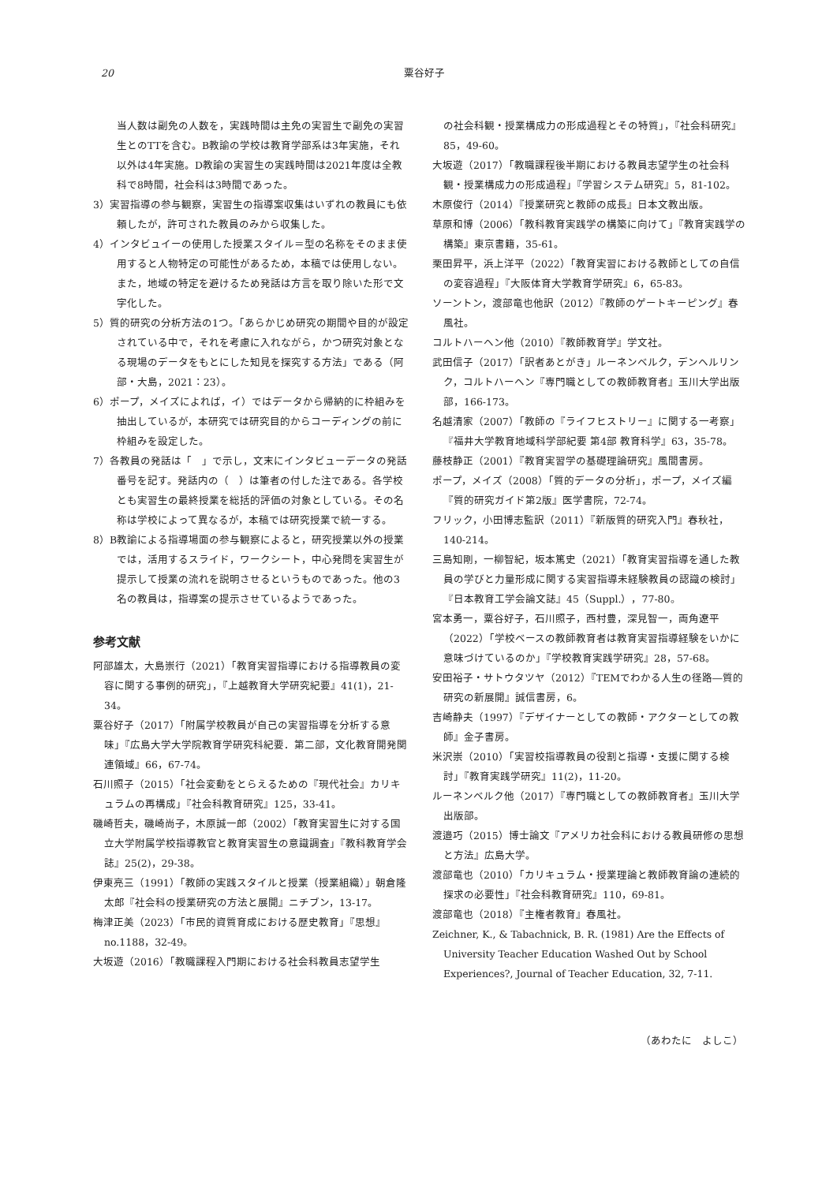20 粟谷好子
当人数は副免の人数を，実践時間は主免の実習生で副免の実習生とのTTを含む。B教諭の学校は教育学部系は3年実施，それ以外は4年実施。D教諭の実習生の実践時間は2021年度は全教科で8時間，社会科は3時間であった。
3）実習指導の参与観察，実習生の指導案収集はいずれの教員にも依頼したが，許可された教員のみから収集した。
4）インタビュイーの使用した授業スタイル＝型の名称をそのまま使用すると人物特定の可能性があるため，本稿では使用しない。また，地域の特定を避けるため発話は方言を取り除いた形で文字化した。
5）質的研究の分析方法の1つ。「あらかじめ研究の期間や目的が設定されている中で，それを考慮に入れながら，かつ研究対象となる現場のデータをもとにした知見を探究する方法」である（阿部・大島，2021：23）。
6）ポープ，メイズによれば，イ）ではデータから帰納的に枠組みを抽出しているが，本研究では研究目的からコーディングの前に枠組みを設定した。
7）各教員の発話は「　」で示し，文末にインタビューデータの発話番号を記す。発話内の（　）は筆者の付した注である。各学校とも実習生の最終授業を総括的評価の対象としている。その名称は学校によって異なるが，本稿では研究授業で統一する。
8）B教諭による指導場面の参与観察によると，研究授業以外の授業では，活用するスライド，ワークシート，中心発問を実習生が提示して授業の流れを説明させるというものであった。他の3名の教員は，指導案の提示させているようであった。
参考文献
阿部雄太，大島崇行（2021）「教育実習指導における指導教員の変容に関する事例的研究」，『上越教育大学研究紀要』41(1)，21-34。
粟谷好子（2017）「附属学校教員が自己の実習指導を分析する意味」『広島大学大学院教育学研究科紀要．第二部，文化教育開発関連領域』66，67-74。
石川照子（2015）「社会変動をとらえるための『現代社会』カリキュラムの再構成」『社会科教育研究』125，33-41。
磯崎哲夫，磯崎尚子，木原誠一郎（2002）「教育実習生に対する国立大学附属学校指導教官と教育実習生の意識調査」『教科教育学会誌』25(2)，29-38。
伊東亮三（1991）「教師の実践スタイルと授業（授業組織）」朝倉隆太郎『社会科の授業研究の方法と展開』ニチブン，13-17。
梅津正美（2023）「市民的資質育成における歴史教育」『思想』no.1188，32-49。
大坂遊（2016）「教職課程入門期における社会科教員志望学生
の社会科観・授業構成力の形成過程とその特質」，『社会科研究』85，49-60。
大坂遊（2017）「教職課程後半期における教員志望学生の社会科観・授業構成力の形成過程」『学習システム研究』5，81-102。
木原俊行（2014）『授業研究と教師の成長』日本文教出版。
草原和博（2006）「教科教育実践学の構築に向けて」『教育実践学の構築』東京書籍，35-61。
栗田昇平，浜上洋平（2022）「教育実習における教師としての自信の変容過程」『大阪体育大学教育学研究』6，65-83。
ソーントン，渡部竜也他訳（2012）『教師のゲートキーピング』春風社。
コルトハーヘン他（2010）『教師教育学』学文社。
武田信子（2017）「訳者あとがき」ルーネンベルク，デンヘルリンク，コルトハーヘン『専門職としての教師教育者』玉川大学出版部，166-173。
名越清家（2007）「教師の『ライフヒストリー』に関する一考察」『福井大学教育地域科学部紀要 第4部 教育科学』63，35-78。
藤枝静正（2001）『教育実習学の基礎理論研究』風間書房。
ポープ，メイズ（2008）「質的データの分析」，ポープ，メイズ編『質的研究ガイド第2版』医学書院，72-74。
フリック，小田博志監訳（2011）『新版質的研究入門』春秋社，140-214。
三島知剛，一柳智紀，坂本篤史（2021）「教育実習指導を通した教員の学びと力量形成に関する実習指導未経験教員の認識の検討」『日本教育工学会論文誌』45（Suppl.），77-80。
宮本勇一，粟谷好子，石川照子，西村豊，深見智一，両角遼平（2022）「学校ベースの教師教育者は教育実習指導経験をいかに意味づけているのか」『学校教育実践学研究』28，57-68。
安田裕子・サトウタツヤ（2012）『TEMでわかる人生の径路―質的研究の新展開』誠信書房，6。
吉崎静夫（1997）『デザイナーとしての教師・アクターとしての教師』金子書房。
米沢崇（2010）「実習校指導教員の役割と指導・支援に関する検討」『教育実践学研究』11(2)，11-20。
ルーネンベルク他（2017）『専門職としての教師教育者』玉川大学出版部。
渡邉巧（2015）博士論文『アメリカ社会科における教員研修の思想と方法』広島大学。
渡部竜也（2010）「カリキュラム・授業理論と教師教育論の連続的探求の必要性」『社会科教育研究』110，69-81。
渡部竜也（2018）『主権者教育』春風社。
Zeichner, K., & Tabachnick, B. R. (1981) Are the Effects of University Teacher Education Washed Out by School Experiences?, Journal of Teacher Education, 32, 7-11.
（あわたに　よしこ）